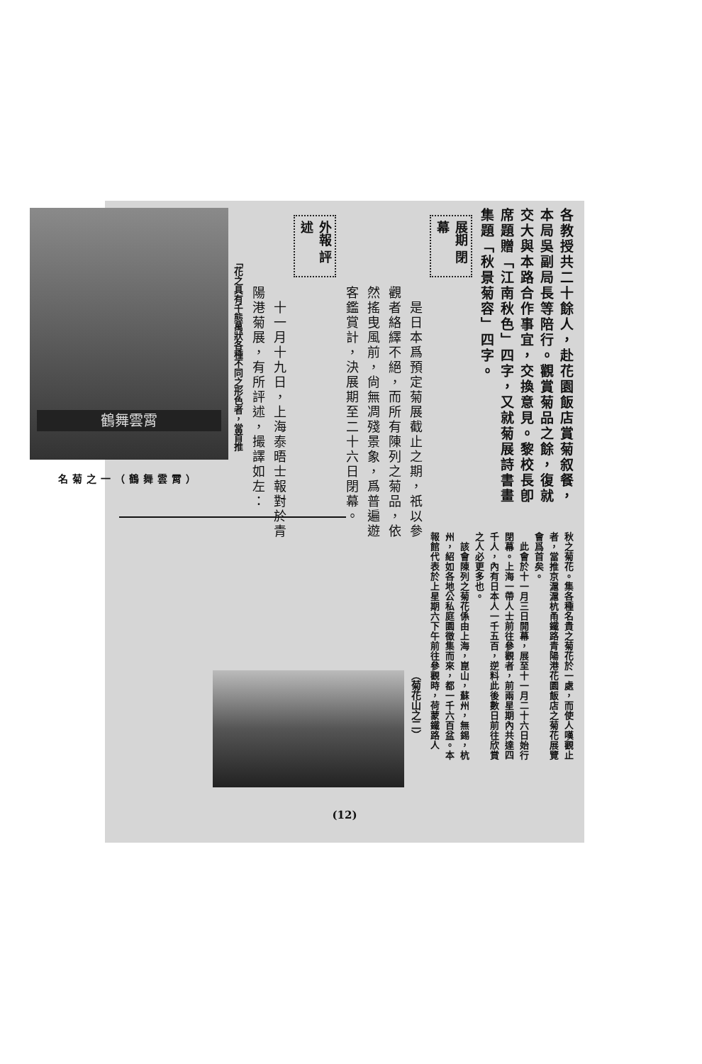各教授共二十餘人，赴花園飯店賞菊叙餐，本局吳副局長等陪行。觀賞菊品之餘，復就交大與本路合作事宜，交換意見。黎校長卽席題贈「江南秋色」四字，又就菊展詩書畫集題「秋景菊容」四字。
展期 閉幕
　是日本爲預定菊展截止之期，祇以參觀者絡繹不絕，而所有陳列之菊品，依然搖曳風前，尙無凋殘景象，爲普遍遊客鑑賞計，決展期至二十六日閉幕。
外報 評述
　十一月十九日，上海泰晤士報對於青陽港菊展，有所評述，撮譯如左：
「花之具有千態萬狀各種不同之形色者，當首推
鶴舞雲霄
名菊之一（鶴舞雲霄）
秋之菊花。集各種名貴之菊花於一處，而使人嘆觀止者，當推京滬滬杭甬鐵路青陽港花園飯店之菊花展覽會爲首矣。
　此會於十一月三日開幕，展至十一月二十六日始行閉幕。上海一帶人士前往參觀者，前兩星期內共達四千人，內有日本人一千五百，逆料此後數日前往欣賞之人必更多也。
　該會陳列之菊花係由上海，崑山，蘇州，無錫，杭州，紹如各地公私庭園徵集而來，都一千六百盆。本報館代表於上星期六下午前往參觀時，荷蒙鐵路人
（菊花山之二）
(12)